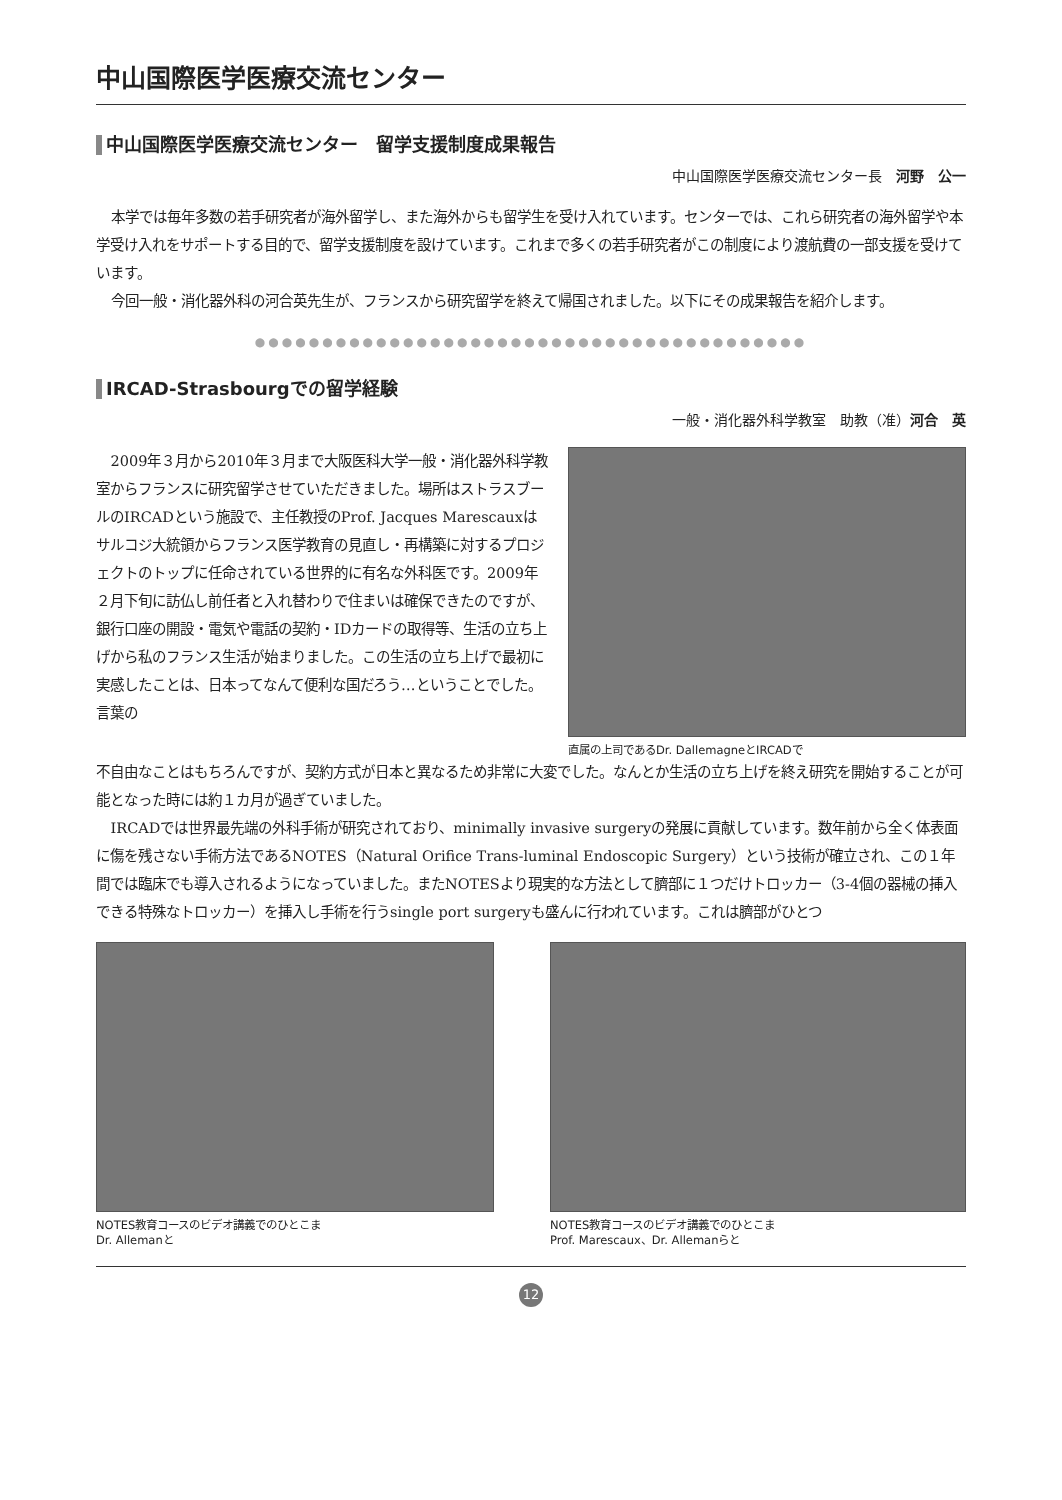中山国際医学医療交流センター
中山国際医学医療交流センター　留学支援制度成果報告
中山国際医学医療交流センター長　河野　公一
本学では毎年多数の若手研究者が海外留学し、また海外からも留学生を受け入れています。センターでは、これら研究者の海外留学や本学受け入れをサポートする目的で、留学支援制度を設けています。これまで多くの若手研究者がこの制度により渡航費の一部支援を受けています。
今回一般・消化器外科の河合英先生が、フランスから研究留学を終えて帰国されました。以下にその成果報告を紹介します。
●●●●●●●●●●●●●●●●●●●●●●●●●●●●●●●●●●●●●●●●●
IRCAD-Strasbourgでの留学経験
一般・消化器外科学教室　助教（准）河合　英
2009年３月から2010年３月まで大阪医科大学一般・消化器外科学教室からフランスに研究留学させていただきました。場所はストラスブールのIRCADという施設で、主任教授のProf. Jacques Marescauxはサルコジ大統領からフランス医学教育の見直し・再構築に対するプロジェクトのトップに任命されている世界的に有名な外科医です。2009年２月下旬に訪仏し前任者と入れ替わりで住まいは確保できたのですが、銀行口座の開設・電気や電話の契約・IDカードの取得等、生活の立ち上げから私のフランス生活が始まりました。この生活の立ち上げで最初に実感したことは、日本ってなんて便利な国だろう…ということでした。言葉の
直属の上司であるDr. DallemagneとIRCADで
不自由なことはもちろんですが、契約方式が日本と異なるため非常に大変でした。なんとか生活の立ち上げを終え研究を開始することが可能となった時には約１カ月が過ぎていました。
IRCADでは世界最先端の外科手術が研究されており、minimally invasive surgeryの発展に貢献しています。数年前から全く体表面に傷を残さない手術方法であるNOTES（Natural Orifice Trans-luminal Endoscopic Surgery）という技術が確立され、この１年間では臨床でも導入されるようになっていました。またNOTESより現実的な方法として臍部に１つだけトロッカー（3-4個の器械の挿入できる特殊なトロッカー）を挿入し手術を行うsingle port surgeryも盛んに行われています。これは臍部がひとつ
NOTES教育コースのビデオ講義でのひとこま
Dr. Allemanと
NOTES教育コースのビデオ講義でのひとこま
Prof. Marescaux、Dr. Allemanらと
12